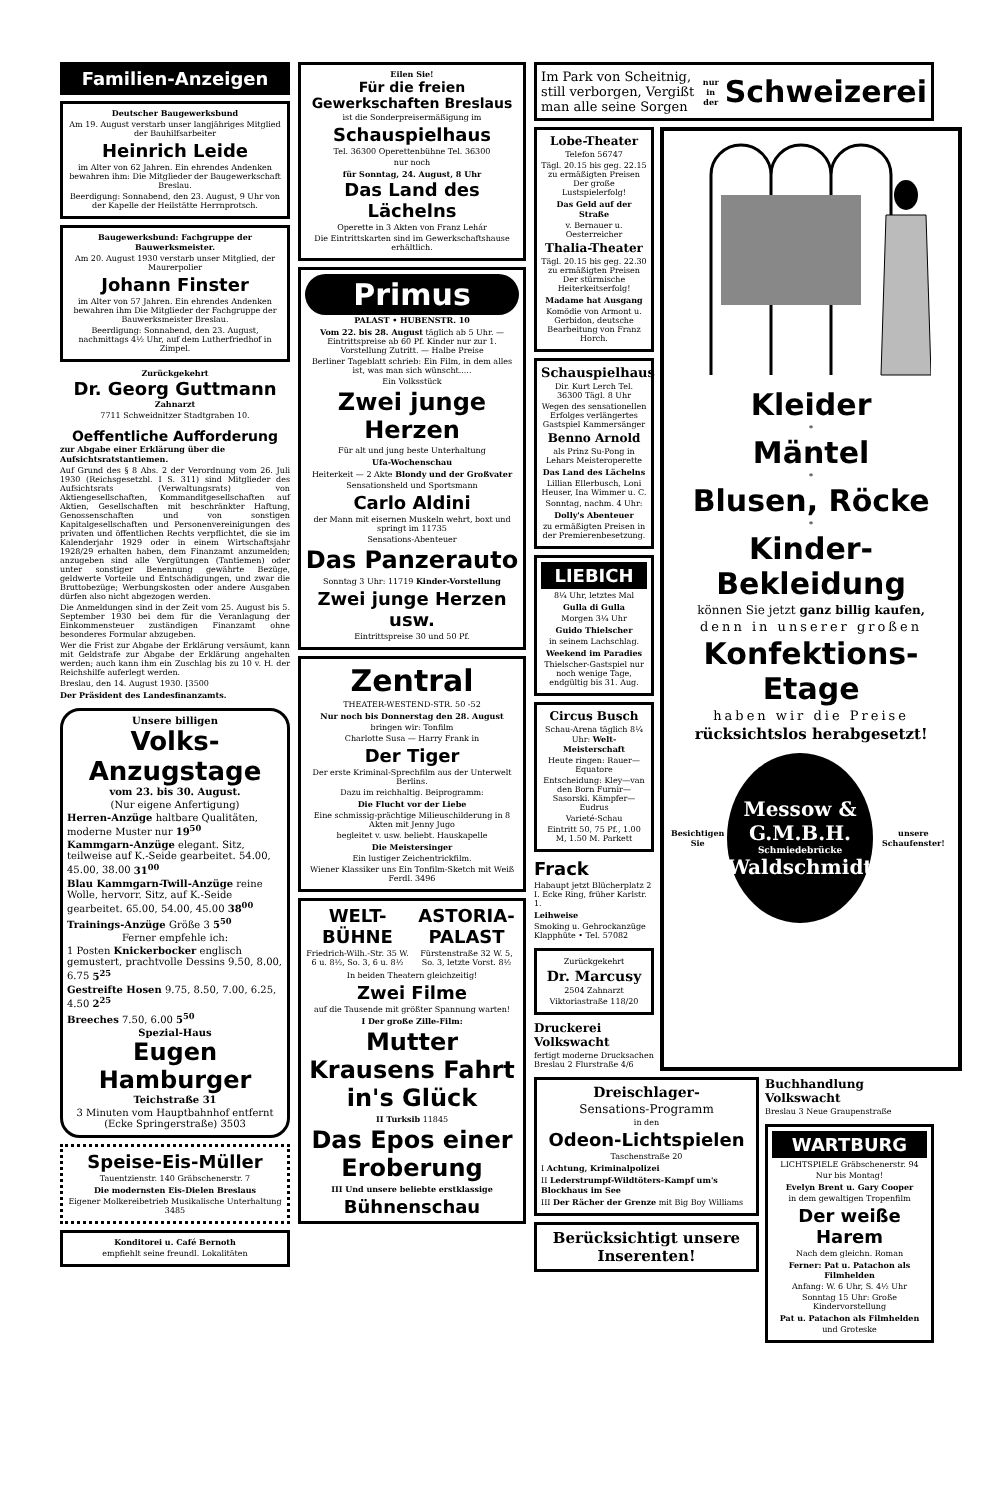Familien-Anzeigen
Deutscher Baugewerksbund
Am 19. August verstarb unser langjähriges Mitglied der Bauhilfsarbeiter
Heinrich Leide
im Alter von 62 Jahren. Ein ehrendes Andenken bewahren ihm: Die Mitglieder der Baugewerkschaft Breslau.
Beerdigung: Sonnabend, den 23. August, 9 Uhr von der Kapelle der Heilstätte Herrnprotsch.
Baugewerksbund: Fachgruppe der Bauwerksmeister.
Am 20. August 1930 verstarb unser Mitglied, der Maurerpolier
Johann Finster
im Alter von 57 Jahren. Ein ehrendes Andenken bewahren ihm Die Mitglieder der Fachgruppe der Bauwerksmeister Breslau.
Beerdigung: Sonnabend, den 23. August, nachmittags 4½ Uhr, auf dem Lutherfriedhof in Zimpel.
Zurückgekehrt
Dr. Georg Guttmann
Zahnarzt
7711 Schweidnitzer Stadtgraben 10.
Oeffentliche Aufforderung
zur Abgabe einer Erklärung über die Aufsichtsratstantiemen.
Auf Grund des § 8 Abs. 2 der Verordnung vom 26. Juli 1930 (Reichsgesetzbl. I S. 311) sind Mitglieder des Aufsichtsrats (Verwaltungsrats) von Aktiengesellschaften, Kommanditgesellschaften auf Aktien, Gesellschaften mit beschränkter Haftung, Genossenschaften und von sonstigen Kapitalgesellschaften und Personenvereinigungen des privaten und öffentlichen Rechts verpflichtet, die sie im Kalenderjahr 1929 oder in einem Wirtschaftsjahr 1928/29 erhalten haben, dem Finanzamt anzumelden; anzugeben sind alle Vergütungen (Tantiemen) oder unter sonstiger Benennung gewährte Bezüge, geldwerte Vorteile und Entschädigungen, und zwar die Bruttobezüge; Werbungskosten oder andere Ausgaben dürfen also nicht abgezogen werden.
Die Anmeldungen sind in der Zeit vom 25. August bis 5. September 1930 bei dem für die Veranlagung der Einkommensteuer zuständigen Finanzamt ohne besonderes Formular abzugeben.
Wer die Frist zur Abgabe der Erklärung versäumt, kann mit Geldstrafe zur Abgabe der Erklärung angehalten werden; auch kann ihm ein Zuschlag bis zu 10 v. H. der Reichshilfe auferlegt werden.
Breslau, den 14. August 1930. [3500
Der Präsident des Landesfinanzamts.
Unsere billigen
Volks-Anzugstage
vom 23. bis 30. August.
(Nur eigene Anfertigung)
Herren-Anzüge haltbare Qualitäten, moderne Muster nur 19<sup>50</sup>
Kammgarn-Anzüge elegant. Sitz, teilweise auf K.-Seide gearbeitet. 54.00, 45.00, 38.00 31<sup>00</sup>
Blau Kammgarn-Twill-Anzüge reine Wolle, hervorr. Sitz, auf K.-Seide gearbeitet. 65.00, 54.00, 45.00 38<sup>00</sup>
Trainings-Anzüge Größe 3 5<sup>50</sup>
Ferner empfehle ich:
1 Posten Knickerbocker englisch gemustert, prachtvolle Dessins 9.50, 8.00, 6.75 5<sup>25</sup>
Gestreifte Hosen 9.75, 8.50, 7.00, 6.25, 4.50 2<sup>25</sup>
Breeches 7.50, 6.00 5<sup>50</sup>
Spezial-Haus
Eugen Hamburger
Teichstraße 31
3 Minuten vom Hauptbahnhof entfernt (Ecke Springerstraße) 3503
Speise-Eis-Müller
Tauentzienstr. 140 Gräbschenerstr. 7
Die modernsten Eis-Dielen Breslaus
Eigener Molkereibetrieb Musikalische Unterhaltung 3485
Konditorei u. Café Bernoth
empfiehlt seine freundl. Lokalitäten
Eilen Sie!
Für die freien Gewerkschaften Breslaus
ist die Sonderpreisermäßigung im
Schauspielhaus
Tel. 36300 Operettenbühne Tel. 36300
nur noch
für Sonntag, 24. August, 8 Uhr
Das Land des Lächelns
Operette in 3 Akten von Franz Lehár
Die Eintrittskarten sind im Gewerkschaftshause erhältlich.
Primus
PALAST • HUBENSTR. 10
Vom 22. bis 28. August täglich ab 5 Uhr. — Eintrittspreise ab 60 Pf. Kinder nur zur 1. Vorstellung Zutritt. — Halbe Preise
Berliner Tageblatt schrieb: Ein Film, in dem alles ist, was man sich wünscht.....
Ein Volksstück
Zwei junge Herzen
Für alt und jung beste Unterhaltung
Ufa-Wochenschau
Heiterkeit — 2 Akte Blondy und der Großvater
Sensationsheld und Sportsmann
Carlo Aldini
der Mann mit eisernen Muskeln wehrt, boxt und springt im 11735
Sensations-Abenteuer
Das Panzerauto
Sonntag 3 Uhr: 11719 Kinder-Vorstellung
Zwei junge Herzen usw.
Eintrittspreise 30 und 50 Pf.
Zentral
THEATER-WESTEND-STR. 50 -52
Nur noch bis Donnerstag den 28. August
bringen wir: Tonfilm
Charlotte Susa — Harry Frank in
Der Tiger
Der erste Kriminal-Sprechfilm aus der Unterwelt Berlins.
Dazu im reichhaltig. Beiprogramm:
Die Flucht vor der Liebe
Eine schmissig-prächtige Milieuschilderung in 8 Akten mit Jenny Jugo
begleitet v. usw. beliebt. Hauskapelle
Die Meistersinger
Ein lustiger Zeichentrickfilm.
Wiener Klassiker uns Ein Tonfilm-Sketch mit Weiß Ferdl. 3496
WELT-BÜHNE
Friedrich-Wilh.-Str. 35 W. 6 u. 8½, So. 3, 6 u. 8½
ASTORIA-PALAST
Fürstenstraße 32 W. 5, So. 3, letzte Vorst. 8½
In beiden Theatern gleichzeitig!
Zwei Filme
auf die Tausende mit größter Spannung warten!
I Der große Zille-Film:
Mutter Krausens Fahrt in's Glück
II Turksib 11845
Das Epos einer Eroberung
III Und unsere beliebte erstklassige
Bühnenschau
Im Park von Scheitnig, still verborgen, Vergißt man alle seine Sorgen
nur in der
Schweizerei
Lobe-Theater
Telefon 56747
Tägl. 20.15 bis geg. 22.15 zu ermäßigten Preisen Der große Lustspielerfolg!
Das Geld auf der Straße
v. Bernauer u. Oesterreicher
Thalia-Theater
Tägl. 20.15 bis geg. 22.30 zu ermäßigten Preisen Der stürmische Heiterkeitserfolg!
Madame hat Ausgang
Komödie von Armont u. Gerbidon, deutsche Bearbeitung von Franz Horch.
Schauspielhaus
Dir. Kurt Lerch Tel. 36300 Tägl. 8 Uhr
Wegen des sensationellen Erfolges verlängertes Gastspiel Kammersänger
Benno Arnold
als Prinz Su-Pong in Lehars Meisteroperette
Das Land des Lächelns
Lillian Ellerbusch, Loni Heuser, Ina Wimmer u. C.
Sonntag, nachm. 4 Uhr:
Dolly's Abenteuer
zu ermäßigten Preisen in der Premierenbesetzung.
LIEBICH
8¼ Uhr, letztes Mal
Gulla di Gulla
Morgen 3¼ Uhr
Guido Thielscher
in seinem Lachschlag.
Weekend im Paradies
Thielscher-Gastspiel nur noch wenige Tage, endgültig bis 31. Aug.
Circus Busch
Schau-Arena täglich 8¼ Uhr: Welt-Meisterschaft
Heute ringen: Rauer—Equatore
Entscheidung: Kley—van den Born Furnir—Sasorski. Kämpfer—Eudrus
Varieté-Schau
Eintritt 50, 75 Pf., 1.00 M, 1.50 M. Parkett
Frack
Habaupt jetzt Blücherplatz 2 I. Ecke Ring, früher Karlstr. 1.
Leihweise
Smoking u. Gehrockanzüge Klapphüte • Tel. 57082
Zurückgekehrt
Dr. Marcusy
2504 Zahnarzt
Viktoriastraße 118/20
Druckerei Volkswacht
fertigt moderne Drucksachen Breslau 2 Flurstraße 4/6
Kleider
*
Mäntel
*
Blusen, Röcke
*
Kinder-Bekleidung
können Sie jetzt ganz billig kaufen,
denn in unserer großen
Konfektions-Etage
haben wir die Preise
rücksichtslos herabgesetzt!
Besichtigen Sie
Messow & G.M.B.H.
Schmiedebrücke
Waldschmidt
unsere Schaufenster!
Dreischlager-
Sensations-Programm
in den
Odeon-Lichtspielen
Taschenstraße 20
I Achtung, Kriminalpolizei
II Lederstrumpf-Wildtöters-Kampf um's Blockhaus im See
III Der Rächer der Grenze mit Big Boy Williams
Berücksichtigt unsere Inserenten!
Buchhandlung Volkswacht
Breslau 3 Neue Graupenstraße
WARTBURG
LICHTSPIELE Gräbschenerstr. 94
Nur bis Montag!
Evelyn Brent u. Gary Cooper
in dem gewaltigen Tropenfilm
Der weiße Harem
Nach dem gleichn. Roman
Ferner: Pat u. Patachon als Filmhelden
Anfang: W. 6 Uhr, S. 4½ Uhr
Sonntag 15 Uhr: Große Kindervorstellung
Pat u. Patachon als Filmhelden
und Groteske